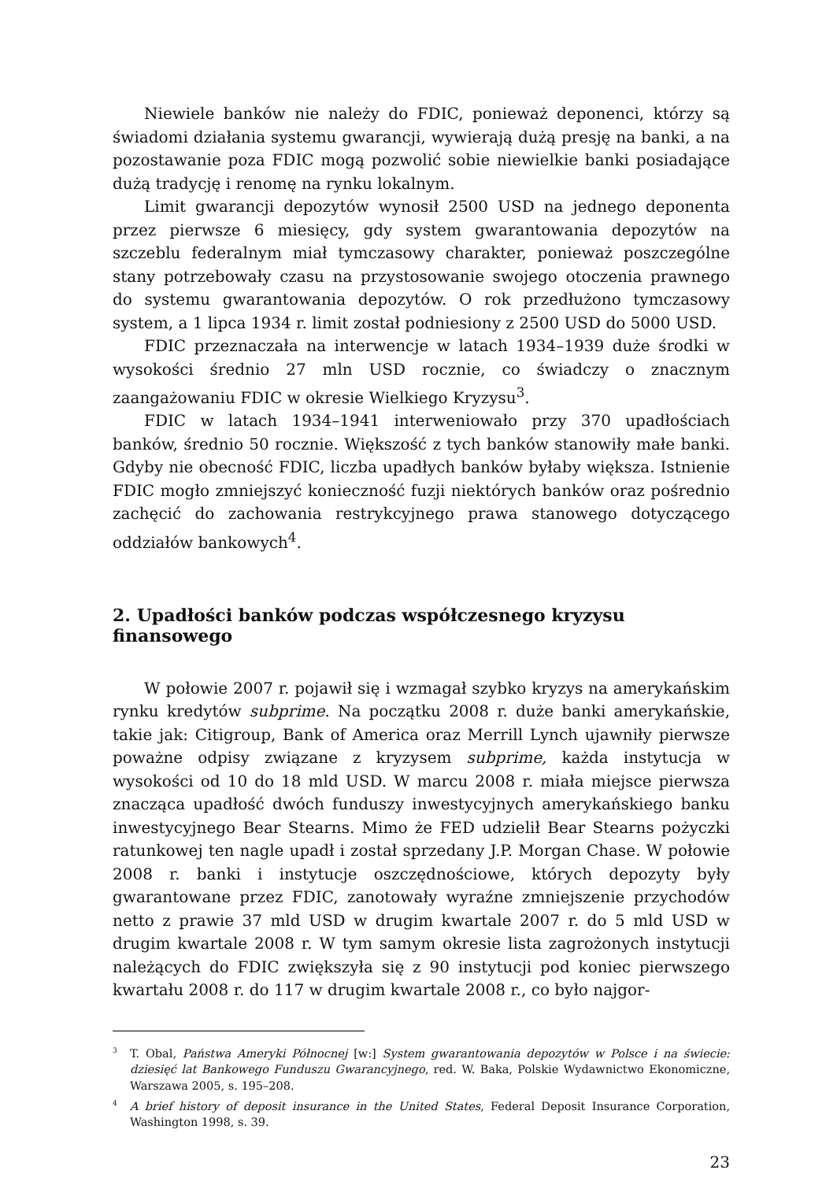Niewiele banków nie należy do FDIC, ponieważ deponenci, którzy są świadomi działania systemu gwarancji, wywierają dużą presję na banki, a na pozostawanie poza FDIC mogą pozwolić sobie niewielkie banki posiadające dużą tradycję i renomę na rynku lokalnym.
Limit gwarancji depozytów wynosił 2500 USD na jednego deponenta przez pierwsze 6 miesięcy, gdy system gwarantowania depozytów na szczeblu federalnym miał tymczasowy charakter, ponieważ poszczególne stany potrzebowały czasu na przystosowanie swojego otoczenia prawnego do systemu gwarantowania depozytów. O rok przedłużono tymczasowy system, a 1 lipca 1934 r. limit został podniesiony z 2500 USD do 5000 USD.
FDIC przeznaczała na interwencje w latach 1934–1939 duże środki w wysokości średnio 27 mln USD rocznie, co świadczy o znacznym zaangażowaniu FDIC w okresie Wielkiego Kryzysu<sup>3</sup>.
FDIC w latach 1934–1941 interweniowało przy 370 upadłościach banków, średnio 50 rocznie. Większość z tych banków stanowiły małe banki. Gdyby nie obecność FDIC, liczba upadłych banków byłaby większa. Istnienie FDIC mogło zmniejszyć konieczność fuzji niektórych banków oraz pośrednio zachęcić do zachowania restrykcyjnego prawa stanowego dotyczącego oddziałów bankowych<sup>4</sup>.
2. Upadłości banków podczas współczesnego kryzysu finansowego
W połowie 2007 r. pojawił się i wzmagał szybko kryzys na amerykańskim rynku kredytów subprime. Na początku 2008 r. duże banki amerykańskie, takie jak: Citigroup, Bank of America oraz Merrill Lynch ujawniły pierwsze poważne odpisy związane z kryzysem subprime, każda instytucja w wysokości od 10 do 18 mld USD. W marcu 2008 r. miała miejsce pierwsza znacząca upadłość dwóch funduszy inwestycyjnych amerykańskiego banku inwestycyjnego Bear Stearns. Mimo że FED udzielił Bear Stearns pożyczki ratunkowej ten nagle upadł i został sprzedany J.P. Morgan Chase. W połowie 2008 r. banki i instytucje oszczędnościowe, których depozyty były gwarantowane przez FDIC, zanotowały wyraźne zmniejszenie przychodów netto z prawie 37 mld USD w drugim kwartale 2007 r. do 5 mld USD w drugim kwartale 2008 r. W tym samym okresie lista zagrożonych instytucji należących do FDIC zwiększyła się z 90 instytucji pod koniec pierwszego kwartału 2008 r. do 117 w drugim kwartale 2008 r., co było najgor-
<sup>3</sup> T. Obal, Państwa Ameryki Północnej [w:] System gwarantowania depozytów w Polsce i na świecie: dziesięć lat Bankowego Funduszu Gwarancyjnego, red. W. Baka, Polskie Wydawnictwo Ekonomiczne, Warszawa 2005, s. 195–208.
<sup>4</sup> A brief history of deposit insurance in the United States, Federal Deposit Insurance Corporation, Washington 1998, s. 39.
23